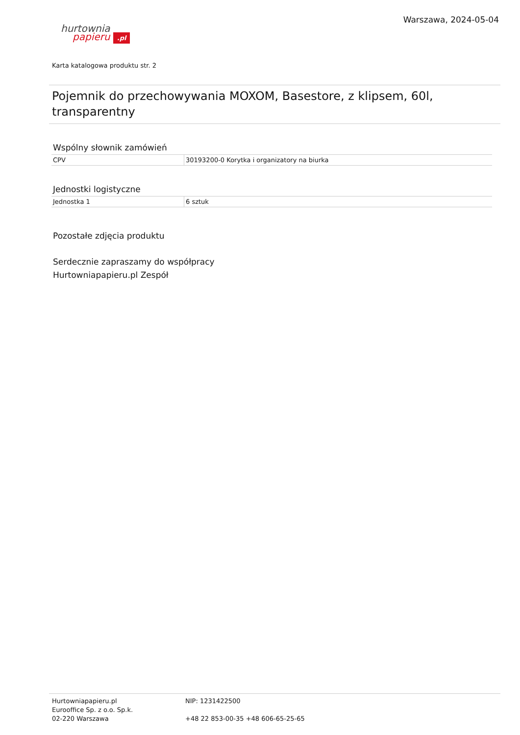hurtownia
papieru .pl
Warszawa, 2024-05-04
Karta katalogowa produktu str. 2
Pojemnik do przechowywania MOXOM, Basestore, z klipsem, 60l, transparentny
Wspólny słownik zamówień
| CPV | 30193200-0 Korytka i organizatory na biurka |
Jednostki logistyczne
| Jednostka 1 | 6 sztuk |
Pozostałe zdjęcia produktu
Serdecznie zapraszamy do współpracy
Hurtowniapapieru.pl Zespół
Hurtowniapapieru.pl
Eurooffice Sp. z o.o. Sp.k.
02-220 Warszawa
NIP: 1231422500
+48 22 853-00-35 +48 606-65-25-65